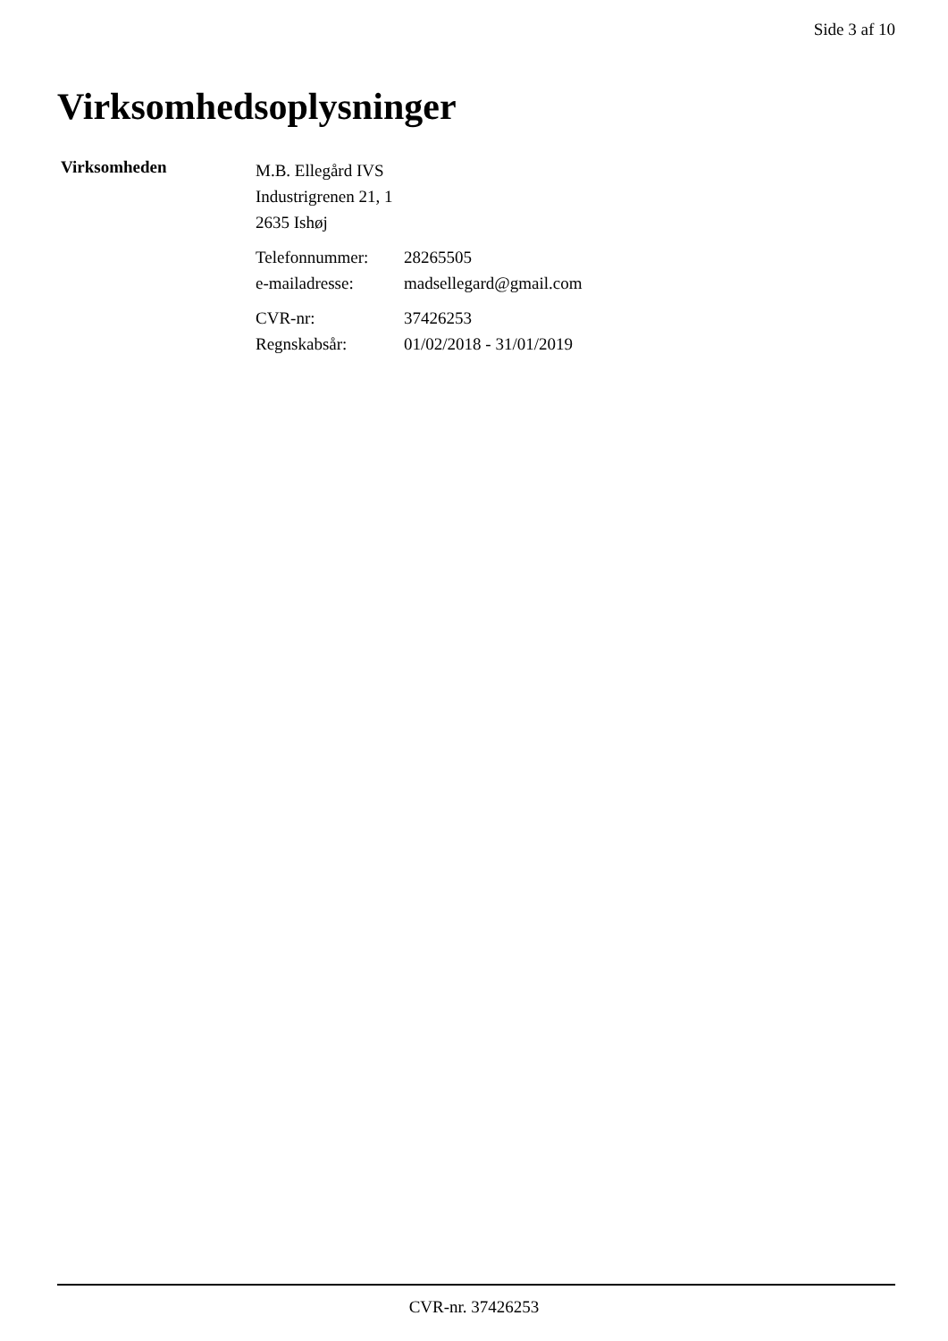Side 3 af 10
Virksomhedsoplysninger
Virksomheden
M.B. Ellegård IVS
Industrigrenen 21, 1
2635 Ishøj
| Telefonnummer: | 28265505 |
| e-mailadresse: | madsellegard@gmail.com |
| CVR-nr: | 37426253 |
| Regnskabsår: | 01/02/2018 - 31/01/2019 |
CVR-nr. 37426253